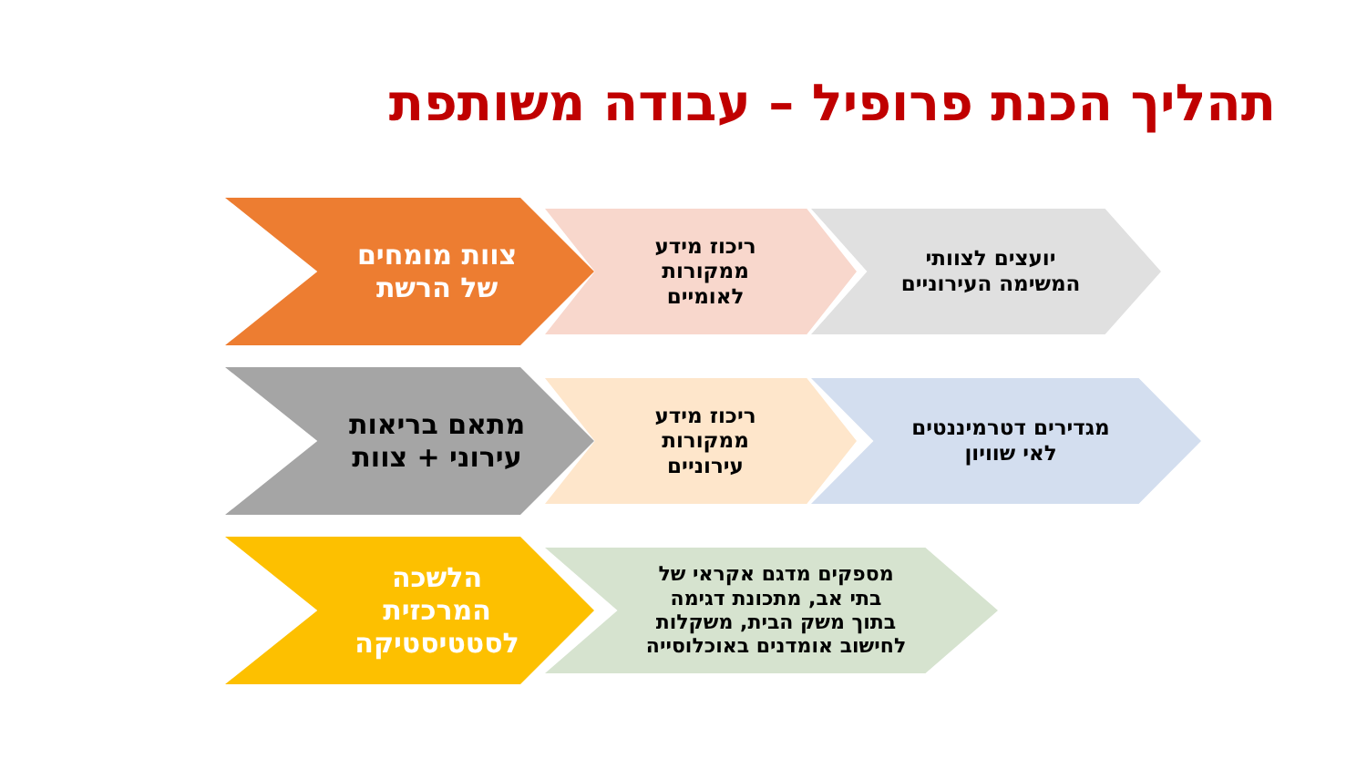תהליך הכנת פרופיל – עבודה משותפת
צוות מומחים
של הרשת
ריכוז מידע
ממקורות
לאומיים
יועצים לצוותי
המשימה העירוניים
מתאם בריאות
עירוני + צוות
ריכוז מידע
ממקורות
עירוניים
מגדירים דטרמיננטים
לאי שוויון
הלשכה
המרכזית
לסטטיסטיקה
מספקים מדגם אקראי של
בתי אב, מתכונת דגימה
בתוך משק הבית, משקלות
לחישוב אומדנים באוכלוסייה